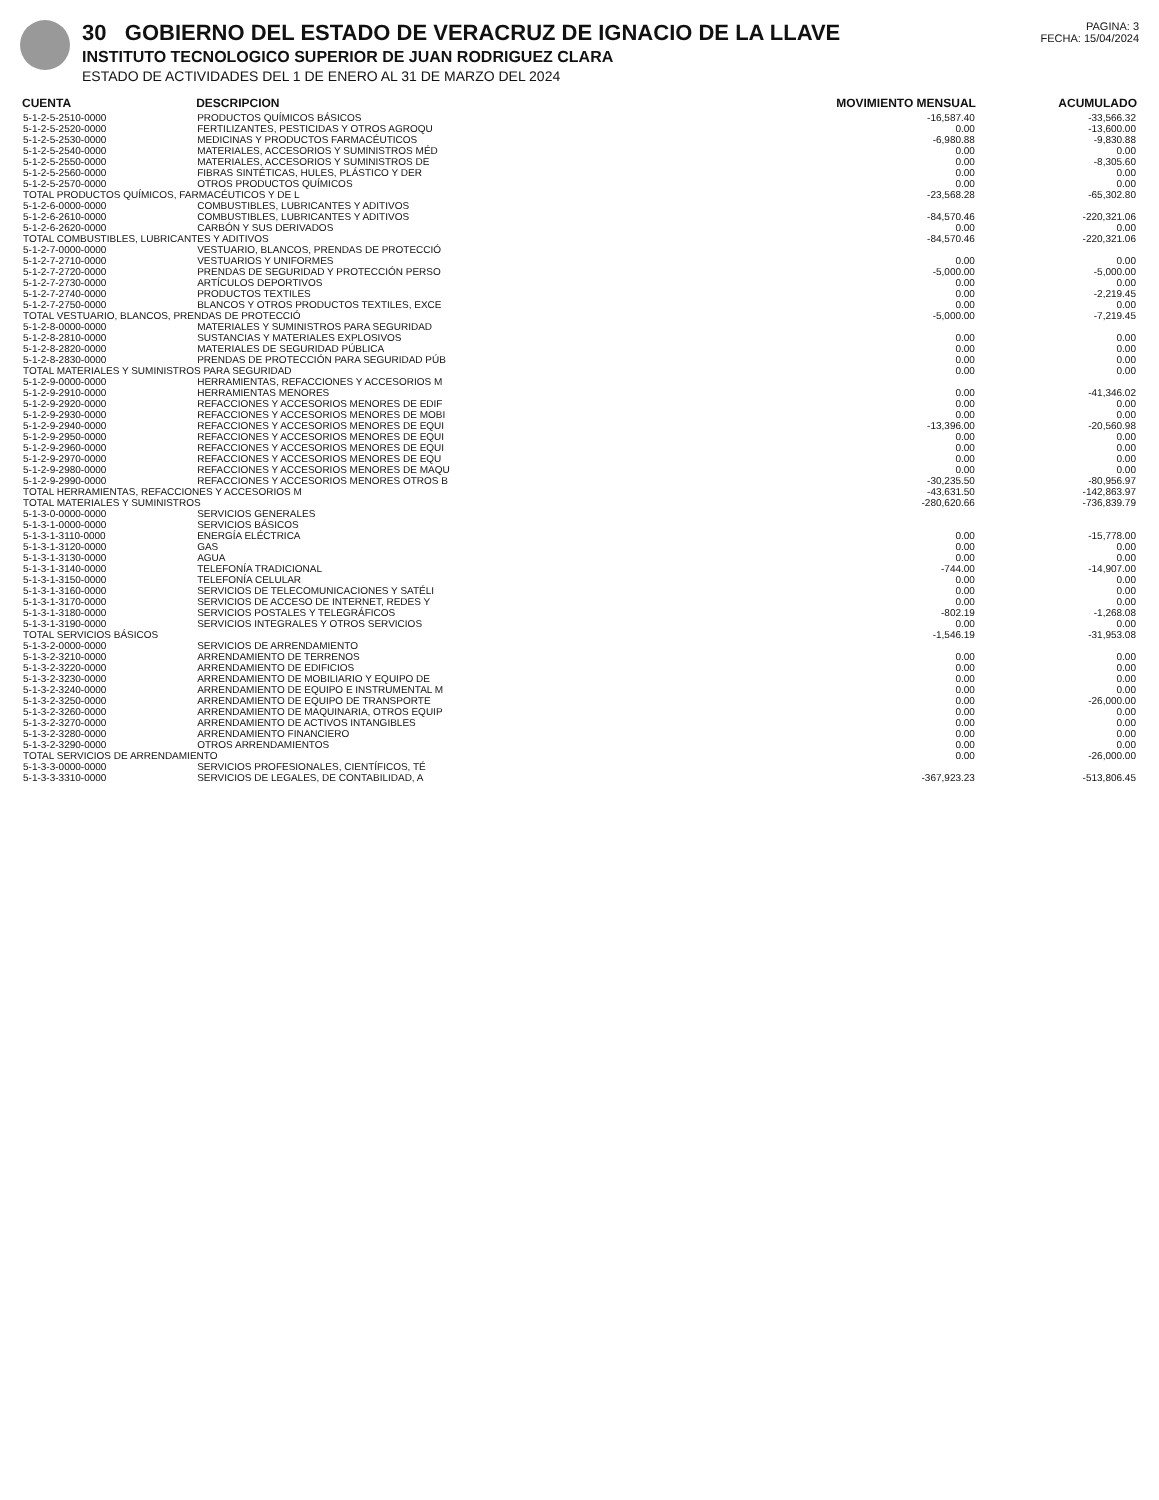30 GOBIERNO DEL ESTADO DE VERACRUZ DE IGNACIO DE LA LLAVE
INSTITUTO TECNOLOGICO SUPERIOR DE JUAN RODRIGUEZ CLARA
ESTADO DE ACTIVIDADES DEL 1 DE ENERO AL 31 DE MARZO DEL 2024
PAGINA: 3
FECHA: 15/04/2024
| CUENTA | DESCRIPCION | MOVIMIENTO MENSUAL | ACUMULADO |
| --- | --- | --- | --- |
| 5-1-2-5-2510-0000 | PRODUCTOS QUÍMICOS BÁSICOS | -16,587.40 | -33,566.32 |
| 5-1-2-5-2520-0000 | FERTILIZANTES, PESTICIDAS Y OTROS AGROQU | 0.00 | -13,600.00 |
| 5-1-2-5-2530-0000 | MEDICINAS Y PRODUCTOS FARMACÉUTICOS | -6,980.88 | -9,830.88 |
| 5-1-2-5-2540-0000 | MATERIALES, ACCESORIOS Y SUMINISTROS MÉD | 0.00 | 0.00 |
| 5-1-2-5-2550-0000 | MATERIALES, ACCESORIOS Y SUMINISTROS DE | 0.00 | -8,305.60 |
| 5-1-2-5-2560-0000 | FIBRAS SINTÉTICAS, HULES, PLÁSTICO Y DER | 0.00 | 0.00 |
| 5-1-2-5-2570-0000 | OTROS PRODUCTOS QUÍMICOS | 0.00 | 0.00 |
| TOTAL PRODUCTOS QUÍMICOS, FARMACÉUTICOS Y DE L | | -23,568.28 | -65,302.80 |
| 5-1-2-6-0000-0000 | COMBUSTIBLES, LUBRICANTES Y ADITIVOS | | |
| 5-1-2-6-2610-0000 | COMBUSTIBLES, LUBRICANTES Y ADITIVOS | -84,570.46 | -220,321.06 |
| 5-1-2-6-2620-0000 | CARBÓN Y SUS DERIVADOS | 0.00 | 0.00 |
| TOTAL COMBUSTIBLES, LUBRICANTES Y ADITIVOS | | -84,570.46 | -220,321.06 |
| 5-1-2-7-0000-0000 | VESTUARIO, BLANCOS, PRENDAS DE PROTECCIÓ | | |
| 5-1-2-7-2710-0000 | VESTUARIOS Y UNIFORMES | 0.00 | 0.00 |
| 5-1-2-7-2720-0000 | PRENDAS DE SEGURIDAD Y PROTECCIÓN PERSO | -5,000.00 | -5,000.00 |
| 5-1-2-7-2730-0000 | ARTÍCULOS DEPORTIVOS | 0.00 | 0.00 |
| 5-1-2-7-2740-0000 | PRODUCTOS TEXTILES | 0.00 | -2,219.45 |
| 5-1-2-7-2750-0000 | BLANCOS Y OTROS PRODUCTOS TEXTILES, EXCE | 0.00 | 0.00 |
| TOTAL VESTUARIO, BLANCOS, PRENDAS DE PROTECCIÓ | | -5,000.00 | -7,219.45 |
| 5-1-2-8-0000-0000 | MATERIALES Y SUMINISTROS PARA SEGURIDAD | | |
| 5-1-2-8-2810-0000 | SUSTANCIAS Y MATERIALES EXPLOSIVOS | 0.00 | 0.00 |
| 5-1-2-8-2820-0000 | MATERIALES DE SEGURIDAD PÚBLICA | 0.00 | 0.00 |
| 5-1-2-8-2830-0000 | PRENDAS DE PROTECCIÓN PARA SEGURIDAD PÚB | 0.00 | 0.00 |
| TOTAL MATERIALES Y SUMINISTROS PARA SEGURIDAD | | 0.00 | 0.00 |
| 5-1-2-9-0000-0000 | HERRAMIENTAS, REFACCIONES Y ACCESORIOS M | | |
| 5-1-2-9-2910-0000 | HERRAMIENTAS MENORES | 0.00 | -41,346.02 |
| 5-1-2-9-2920-0000 | REFACCIONES Y ACCESORIOS MENORES DE EDIF | 0.00 | 0.00 |
| 5-1-2-9-2930-0000 | REFACCIONES Y ACCESORIOS MENORES DE MOBI | 0.00 | 0.00 |
| 5-1-2-9-2940-0000 | REFACCIONES Y ACCESORIOS MENORES DE EQUI | -13,396.00 | -20,560.98 |
| 5-1-2-9-2950-0000 | REFACCIONES Y ACCESORIOS MENORES DE EQUI | 0.00 | 0.00 |
| 5-1-2-9-2960-0000 | REFACCIONES Y ACCESORIOS MENORES DE EQUI | 0.00 | 0.00 |
| 5-1-2-9-2970-0000 | REFACCIONES Y ACCESORIOS MENORES DE EQU | 0.00 | 0.00 |
| 5-1-2-9-2980-0000 | REFACCIONES Y ACCESORIOS MENORES DE MAQU | 0.00 | 0.00 |
| 5-1-2-9-2990-0000 | REFACCIONES Y ACCESORIOS MENORES OTROS B | -30,235.50 | -80,956.97 |
| TOTAL HERRAMIENTAS, REFACCIONES Y ACCESORIOS M | | -43,631.50 | -142,863.97 |
| TOTAL MATERIALES Y SUMINISTROS | | -280,620.66 | -736,839.79 |
| 5-1-3-0-0000-0000 | SERVICIOS GENERALES | | |
| 5-1-3-1-0000-0000 | SERVICIOS BÁSICOS | | |
| 5-1-3-1-3110-0000 | ENERGÍA ELÉCTRICA | 0.00 | -15,778.00 |
| 5-1-3-1-3120-0000 | GAS | 0.00 | 0.00 |
| 5-1-3-1-3130-0000 | AGUA | 0.00 | 0.00 |
| 5-1-3-1-3140-0000 | TELEFONÍA TRADICIONAL | -744.00 | -14,907.00 |
| 5-1-3-1-3150-0000 | TELEFONÍA CELULAR | 0.00 | 0.00 |
| 5-1-3-1-3160-0000 | SERVICIOS DE TELECOMUNICACIONES Y SATÉLI | 0.00 | 0.00 |
| 5-1-3-1-3170-0000 | SERVICIOS DE ACCESO DE INTERNET, REDES Y | 0.00 | 0.00 |
| 5-1-3-1-3180-0000 | SERVICIOS POSTALES Y TELEGRÁFICOS | -802.19 | -1,268.08 |
| 5-1-3-1-3190-0000 | SERVICIOS INTEGRALES Y OTROS SERVICIOS | 0.00 | 0.00 |
| TOTAL SERVICIOS BÁSICOS | | -1,546.19 | -31,953.08 |
| 5-1-3-2-0000-0000 | SERVICIOS DE ARRENDAMIENTO | | |
| 5-1-3-2-3210-0000 | ARRENDAMIENTO DE TERRENOS | 0.00 | 0.00 |
| 5-1-3-2-3220-0000 | ARRENDAMIENTO DE EDIFICIOS | 0.00 | 0.00 |
| 5-1-3-2-3230-0000 | ARRENDAMIENTO DE MOBILIARIO Y EQUIPO DE | 0.00 | 0.00 |
| 5-1-3-2-3240-0000 | ARRENDAMIENTO DE EQUIPO E INSTRUMENTAL M | 0.00 | 0.00 |
| 5-1-3-2-3250-0000 | ARRENDAMIENTO DE EQUIPO DE TRANSPORTE | 0.00 | -26,000.00 |
| 5-1-3-2-3260-0000 | ARRENDAMIENTO DE MAQUINARIA, OTROS EQUIP | 0.00 | 0.00 |
| 5-1-3-2-3270-0000 | ARRENDAMIENTO DE ACTIVOS INTANGIBLES | 0.00 | 0.00 |
| 5-1-3-2-3280-0000 | ARRENDAMIENTO FINANCIERO | 0.00 | 0.00 |
| 5-1-3-2-3290-0000 | OTROS ARRENDAMIENTOS | 0.00 | 0.00 |
| TOTAL SERVICIOS DE ARRENDAMIENTO | | 0.00 | -26,000.00 |
| 5-1-3-3-0000-0000 | SERVICIOS PROFESIONALES, CIENTÍFICOS, TÉ | | |
| 5-1-3-3-3310-0000 | SERVICIOS DE LEGALES, DE CONTABILIDAD, A | -367,923.23 | -513,806.45 |